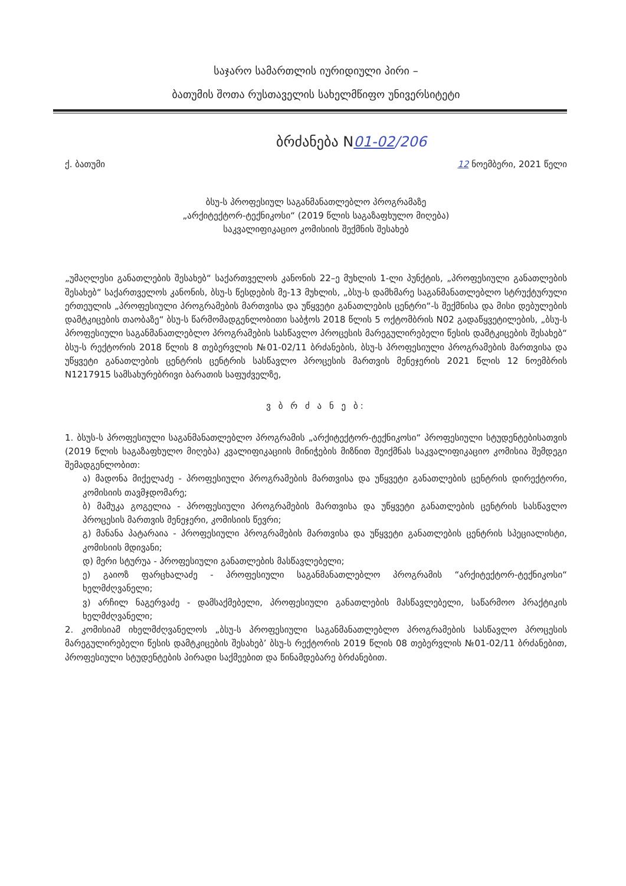საჯარო სამართლის იურიდიული პირი –
ბათუმის შოთა რუსთაველის სახელმწიფო უნივერსიტეტი
ბრძანება N01-02/206
ქ. ბათუმი 12 ნოემბერი, 2021 წელი
ბსუ-ს პროფესიულ საგანმანათლებლო პროგრამაზე
„არქიტექტორ-ტექნიკოსი“ (2019 წლის საგაზაფხულო მიღება)
საკვალიფიკაციო კომისიის შექმნის შესახებ
„უმაღლესი განათლების შესახებ“ საქართველოს კანონის 22–ე მუხლის 1-ლი პუნქტის, „პროფესიული განათლების შესახებ“ საქართველოს კანონის, ბსუ-ს წესდების მე-13 მუხლის, „ბსუ-ს დამხმარე საგანმანათლებლო სტრუქტურული ერთეულის „პროფესიული პროგრამების მართვისა და უწყვეტი განათლების ცენტრი“-ს შექმნისა და მისი დებულების დამტკიცების თაობაზე“ ბსუ-ს წარმომადგენლობითი საბჭოს 2018 წლის 5 ოქტომბრის N02 გადაწყვეტილების, „ბსუ-ს პროფესიული საგანმანათლებლო პროგრამების სასწავლო პროცესის მარეგულირებელი წესის დამტკიცების შესახებ“ ბსუ-ს რექტორის 2018 წლის 8 თებერვლის №01-02/11 ბრძანების, ბსუ-ს პროფესიული პროგრამების მართვისა და უწყვეტი განათლების ცენტრის ცენტრის სასწავლო პროცესის მართვის მენეჯერის 2021 წლის 12 ნოემბრის N1217915 სამსახურებრივი ბარათის საფუძველზე,
ვ ბ რ ძ ა ნ ე ბ:
1. ბსუს-ს პროფესიული საგანმანათლებლო პროგრამის „არქიტექტორ-ტექნიკოსი“ პროფესიული სტუდენტებისათვის (2019 წლის საგაზაფხულო მიღება) კვალიფიკაციის მინიჭების მიზნით შეიქმნას საკვალიფიკაციო კომისია შემდეგი შემადგენლობით:
ა) მადონა მიქელაძე - პროფესიული პროგრამების მართვისა და უწყვეტი განათლების ცენტრის დირექტორი, კომისიის თავმჯდომარე;
ბ) მამუკა გოგელია - პროფესიული პროგრამების მართვისა და უწყვეტი განათლების ცენტრის სასწავლო პროცესის მართვის მენეჯერი, კომისიის წევრი;
გ) მანანა პატარაია - პროფესიული პროგრამების მართვისა და უწყვეტი განათლების ცენტრის სპეციალისტი, კომისიის მდივანი;
დ) მერი სტურუა - პროფესიული განათლების მასწავლებელი;
ე) გაიოზ ფარცხალაძე - პროფესიული საგანმანათლებლო პროგრამის “არქიტექტორ-ტექნიკოსი“ ხელმძღვანელი;
ვ) არჩილ ნაგერვაძე - დამსაქმებელი, პროფესიული განათლების მასწავლებელი, საწარმოო პრაქტიკის ხელმძღვანელი;
2. კომისიამ იხელმძღვანელოს „ბსუ-ს პროფესიული საგანმანათლებლო პროგრამების სასწავლო პროცესის მარეგულირებელი წესის დამტკიცების შესახებ’ ბსუ-ს რექტორის 2019 წლის 08 თებერვლის №01-02/11 ბრძანებით, პროფესიული სტუდენტების პირადი საქმეებით და წინამდებარე ბრძანებით.